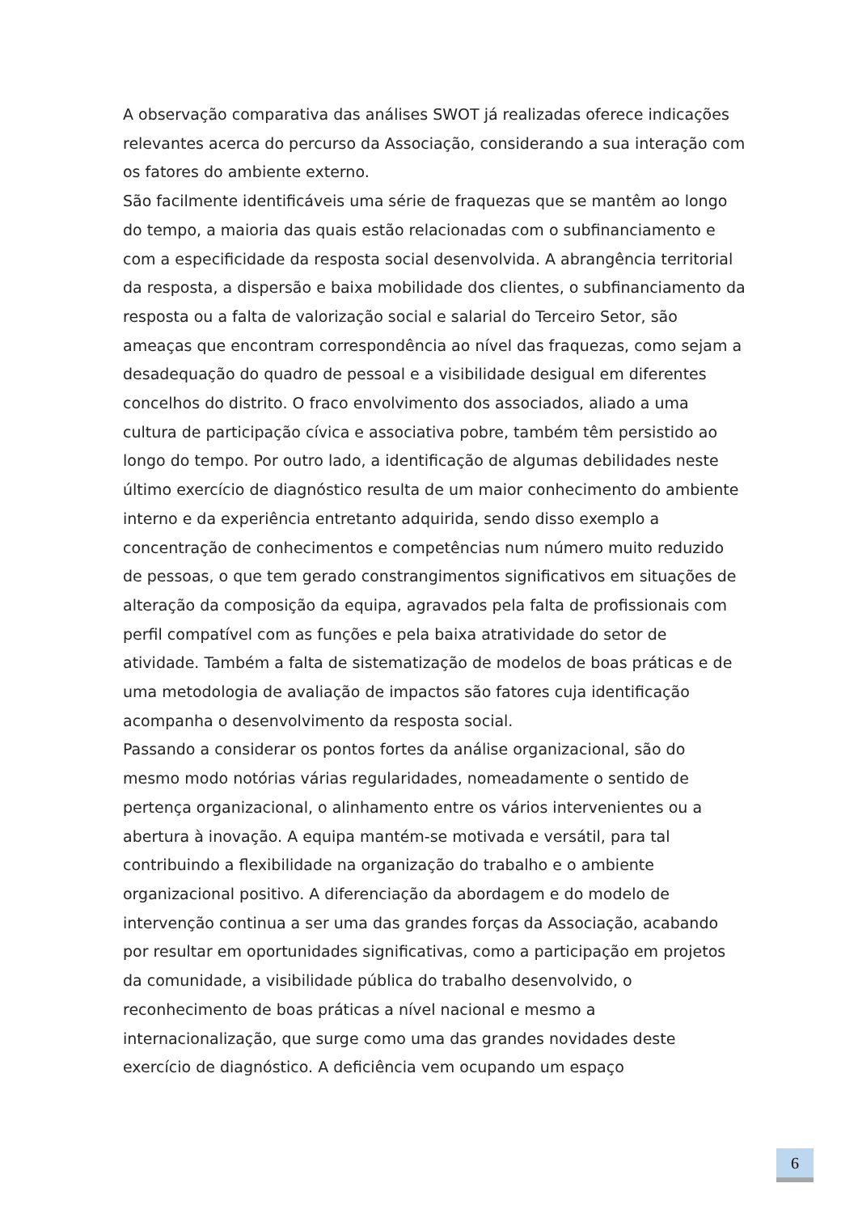A observação comparativa das análises SWOT já realizadas oferece indicações relevantes acerca do percurso da Associação, considerando a sua interação com os fatores do ambiente externo.
São facilmente identificáveis uma série de fraquezas que se mantêm ao longo do tempo, a maioria das quais estão relacionadas com o subfinanciamento e com a especificidade da resposta social desenvolvida. A abrangência territorial da resposta, a dispersão e baixa mobilidade dos clientes, o subfinanciamento da resposta ou a falta de valorização social e salarial do Terceiro Setor, são ameaças que encontram correspondência ao nível das fraquezas, como sejam a desadequação do quadro de pessoal e a visibilidade desigual em diferentes concelhos do distrito. O fraco envolvimento dos associados, aliado a uma cultura de participação cívica e associativa pobre, também têm persistido ao longo do tempo. Por outro lado, a identificação de algumas debilidades neste último exercício de diagnóstico resulta de um maior conhecimento do ambiente interno e da experiência entretanto adquirida, sendo disso exemplo a concentração de conhecimentos e competências num número muito reduzido de pessoas, o que tem gerado constrangimentos significativos em situações de alteração da composição da equipa, agravados pela falta de profissionais com perfil compatível com as funções e pela baixa atratividade do setor de atividade. Também a falta de sistematização de modelos de boas práticas e de uma metodologia de avaliação de impactos são fatores cuja identificação acompanha o desenvolvimento da resposta social.
Passando a considerar os pontos fortes da análise organizacional, são do mesmo modo notórias várias regularidades, nomeadamente o sentido de pertença organizacional, o alinhamento entre os vários intervenientes ou a abertura à inovação. A equipa mantém-se motivada e versátil, para tal contribuindo a flexibilidade na organização do trabalho e o ambiente organizacional positivo. A diferenciação da abordagem e do modelo de intervenção continua a ser uma das grandes forças da Associação, acabando por resultar em oportunidades significativas, como a participação em projetos da comunidade, a visibilidade pública do trabalho desenvolvido, o reconhecimento de boas práticas a nível nacional e mesmo a internacionalização, que surge como uma das grandes novidades deste exercício de diagnóstico. A deficiência vem ocupando um espaço
6